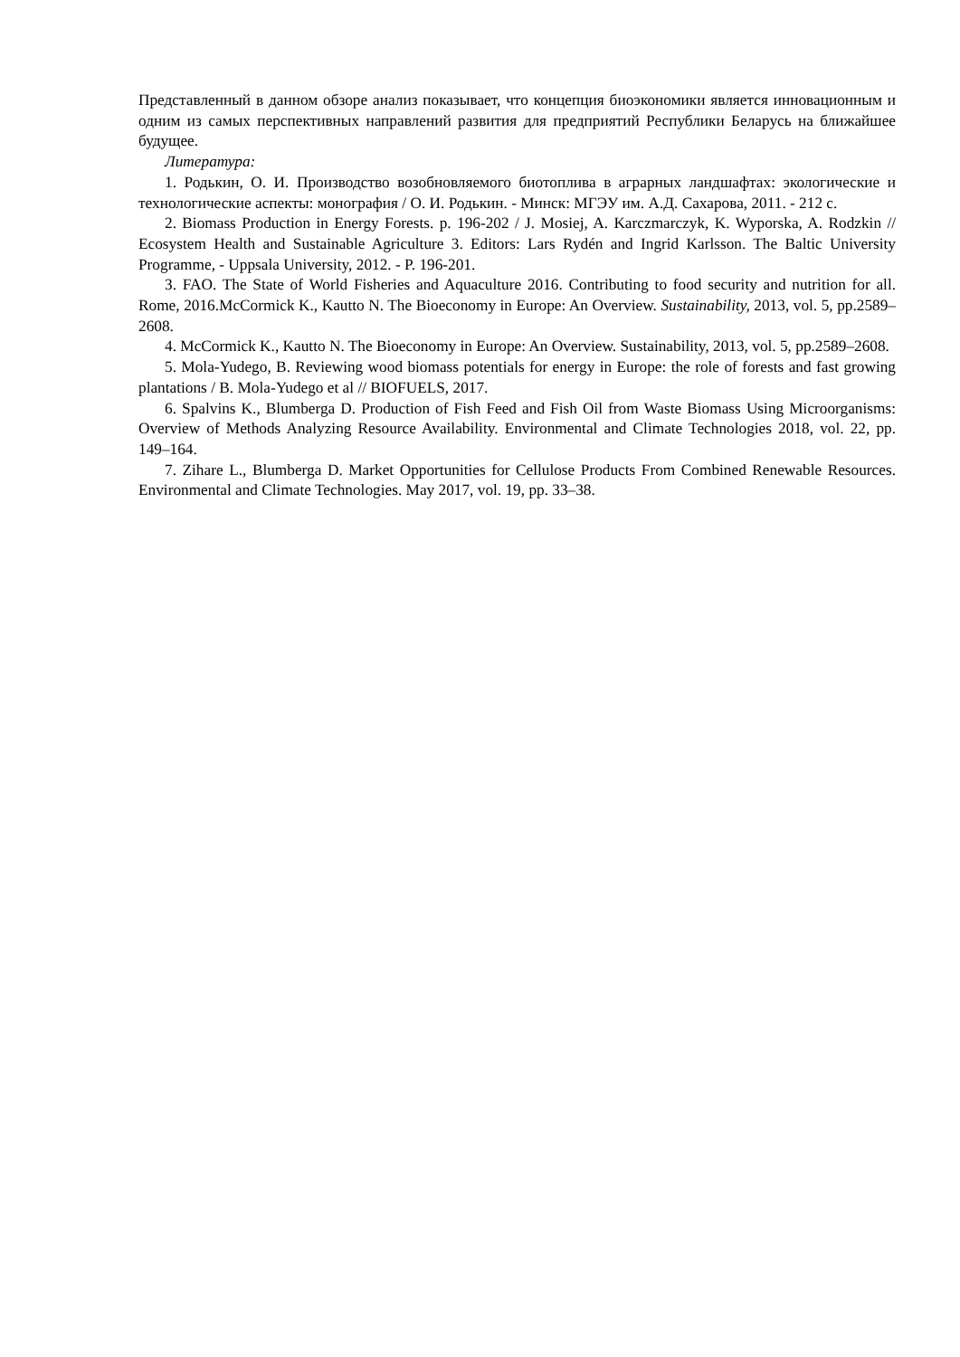Представленный в данном обзоре анализ показывает, что концепция биоэкономики является инновационным и одним из самых перспективных направлений развития для предприятий Республики Беларусь на ближайшее будущее.
Литература:
1. Родькин, О. И. Производство возобновляемого биотоплива в аграрных ландшафтах: экологические и технологические аспекты: монография / О. И. Родькин. - Минск: МГЭУ им. А.Д. Сахарова, 2011. - 212 с.
2. Biomass Production in Energy Forests. p. 196-202 / J. Mosiej, A. Karczmarczyk, K. Wyporska, A. Rodzkin // Ecosystem Health and Sustainable Agriculture 3. Editors: Lars Rydén and Ingrid Karlsson. The Baltic University Programme, - Uppsala University, 2012. - P. 196-201.
3. FAO. The State of World Fisheries and Aquaculture 2016. Contributing to food security and nutrition for all. Rome, 2016.McCormick K., Kautto N. The Bioeconomy in Europe: An Overview. Sustainability, 2013, vol. 5, pp.2589–2608.
4. McCormick K., Kautto N. The Bioeconomy in Europe: An Overview. Sustainability, 2013, vol. 5, pp.2589–2608.
5. Mola-Yudego, B. Reviewing wood biomass potentials for energy in Europe: the role of forests and fast growing plantations / B. Mola-Yudego et al // BIOFUELS, 2017.
6. Spalvins K., Blumberga D. Production of Fish Feed and Fish Oil from Waste Biomass Using Microorganisms: Overview of Methods Analyzing Resource Availability. Environmental and Climate Technologies 2018, vol. 22, pp. 149–164.
7. Zihare L., Blumberga D. Market Opportunities for Cellulose Products From Combined Renewable Resources. Environmental and Climate Technologies. May 2017, vol. 19, pp. 33–38.